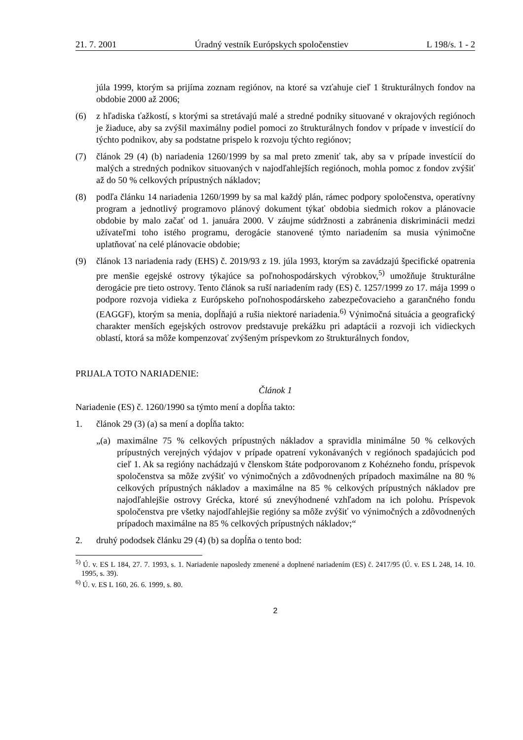21. 7. 2001 Úradný vestník Európskych spoločenstiev L 198/s. 1 - 2
júla 1999, ktorým sa prijíma zoznam regiónov, na ktoré sa vzťahuje cieľ 1 štrukturálnych fondov na obdobie 2000 až 2006;
(6) z hľadiska ťažkostí, s ktorými sa stretávajú malé a stredné podniky situované v okrajových regiónoch je žiaduce, aby sa zvýšil maximálny podiel pomoci zo štrukturálnych fondov v prípade v investícií do týchto podnikov, aby sa podstatne prispelo k rozvoju týchto regiónov;
(7) článok 29 (4) (b) nariadenia 1260/1999 by sa mal preto zmeniť tak, aby sa v prípade investícií do malých a stredných podnikov situovaných v najodľahlejších regiónoch, mohla pomoc z fondov zvýšiť až do 50 % celkových prípustných nákladov;
(8) podľa článku 14 nariadenia 1260/1999 by sa mal každý plán, rámec podpory spoločenstva, operatívny program a jednotlivý programovo plánový dokument týkať obdobia siedmich rokov a plánovacie obdobie by malo začať od 1. januára 2000. V záujme súdržnosti a zabránenia diskriminácii medzi užívateľmi toho istého programu, derogácie stanovené týmto nariadením sa musia výnimočne uplatňovať na celé plánovacie obdobie;
(9) článok 13 nariadenia rady (EHS) č. 2019/93 z 19. júla 1993, ktorým sa zavádzajú špecifické opatrenia pre menšie egejské ostrovy týkajúce sa poľnohospodárskych výrobkov,<sup>5)</sup> umožňuje štrukturálne derogácie pre tieto ostrovy. Tento článok sa ruší nariadením rady (ES) č. 1257/1999 zo 17. mája 1999 o podpore rozvoja vidieka z Európskeho poľnohospodárskeho zabezpečovacieho a garančného fondu (EAGGF), ktorým sa menia, dopĺňajú a rušia niektoré nariadenia.<sup>6)</sup> Výnimočná situácia a geografický charakter menších egejských ostrovov predstavuje prekážku pri adaptácii a rozvoji ich vidieckych oblastí, ktorá sa môže kompenzovať zvýšeným príspevkom zo štrukturálnych fondov,
PRIJALA TOTO NARIADENIE:
Článok 1
Nariadenie (ES) č. 1260/1990 sa týmto mení a dopĺňa takto:
1. článok 29 (3) (a) sa mení a dopĺňa takto:
„(a) maximálne 75 % celkových prípustných nákladov a spravidla minimálne 50 % celkových prípustných verejných výdajov v prípade opatrení vykonávaných v regiónoch spadajúcich pod cieľ 1. Ak sa regióny nachádzajú v členskom štáte podporovanom z Kohézneho fondu, príspevok spoločenstva sa môže zvýšiť vo výnimočných a zdôvodnených prípadoch maximálne na 80 % celkových prípustných nákladov a maximálne na 85 % celkových prípustných nákladov pre najodľahlejšie ostrovy Grécka, ktoré sú znevýhodnené vzhľadom na ich polohu. Príspevok spoločenstva pre všetky najodľahlejšie regióny sa môže zvýšiť vo výnimočných a zdôvodnených prípadoch maximálne na 85 % celkových prípustných nákladov;“
2. druhý pododsek článku 29 (4) (b) sa dopĺňa o tento bod:
<sup>5)</sup> Ú. v. ES L 184, 27. 7. 1993, s. 1. Nariadenie naposledy zmenené a doplnené nariadením (ES) č. 2417/95 (Ú. v. ES L 248, 14. 10. 1995, s. 39).
<sup>6)</sup> Ú. v. ES L 160, 26. 6. 1999, s. 80.
2